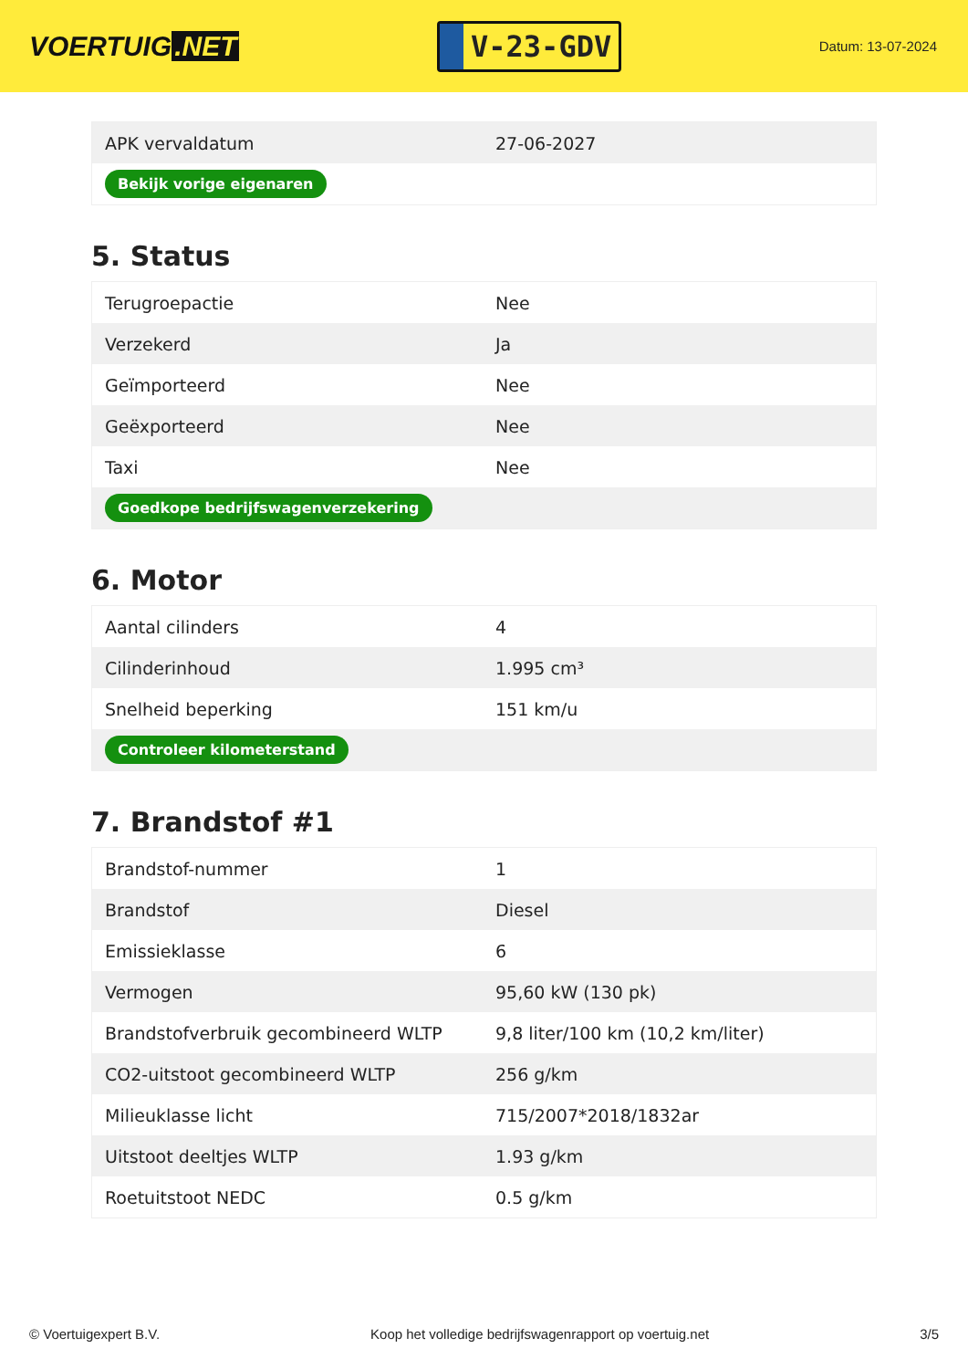VOERTUIG.NET
V-23-GDV
Datum: 13-07-2024
| APK vervaldatum | 27-06-2027 |
| Bekijk vorige eigenaren | |
5. Status
| Terugroepactie | Nee |
| Verzekerd | Ja |
| Geïmporteerd | Nee |
| Geëxporteerd | Nee |
| Taxi | Nee |
| Goedkope bedrijfswagenverzekering | |
6. Motor
| Aantal cilinders | 4 |
| Cilinderinhoud | 1.995 cm³ |
| Snelheid beperking | 151 km/u |
| Controleer kilometerstand | |
7. Brandstof #1
| Brandstof-nummer | 1 |
| Brandstof | Diesel |
| Emissieklasse | 6 |
| Vermogen | 95,60 kW (130 pk) |
| Brandstofverbruik gecombineerd WLTP | 9,8 liter/100 km (10,2 km/liter) |
| CO2-uitstoot gecombineerd WLTP | 256 g/km |
| Milieuklasse licht | 715/2007*2018/1832ar |
| Uitstoot deeltjes WLTP | 1.93 g/km |
| Roetuitstoot NEDC | 0.5 g/km |
© Voertuigexpert B.V. Koop het volledige bedrijfswagenrapport op voertuig.net 3/5